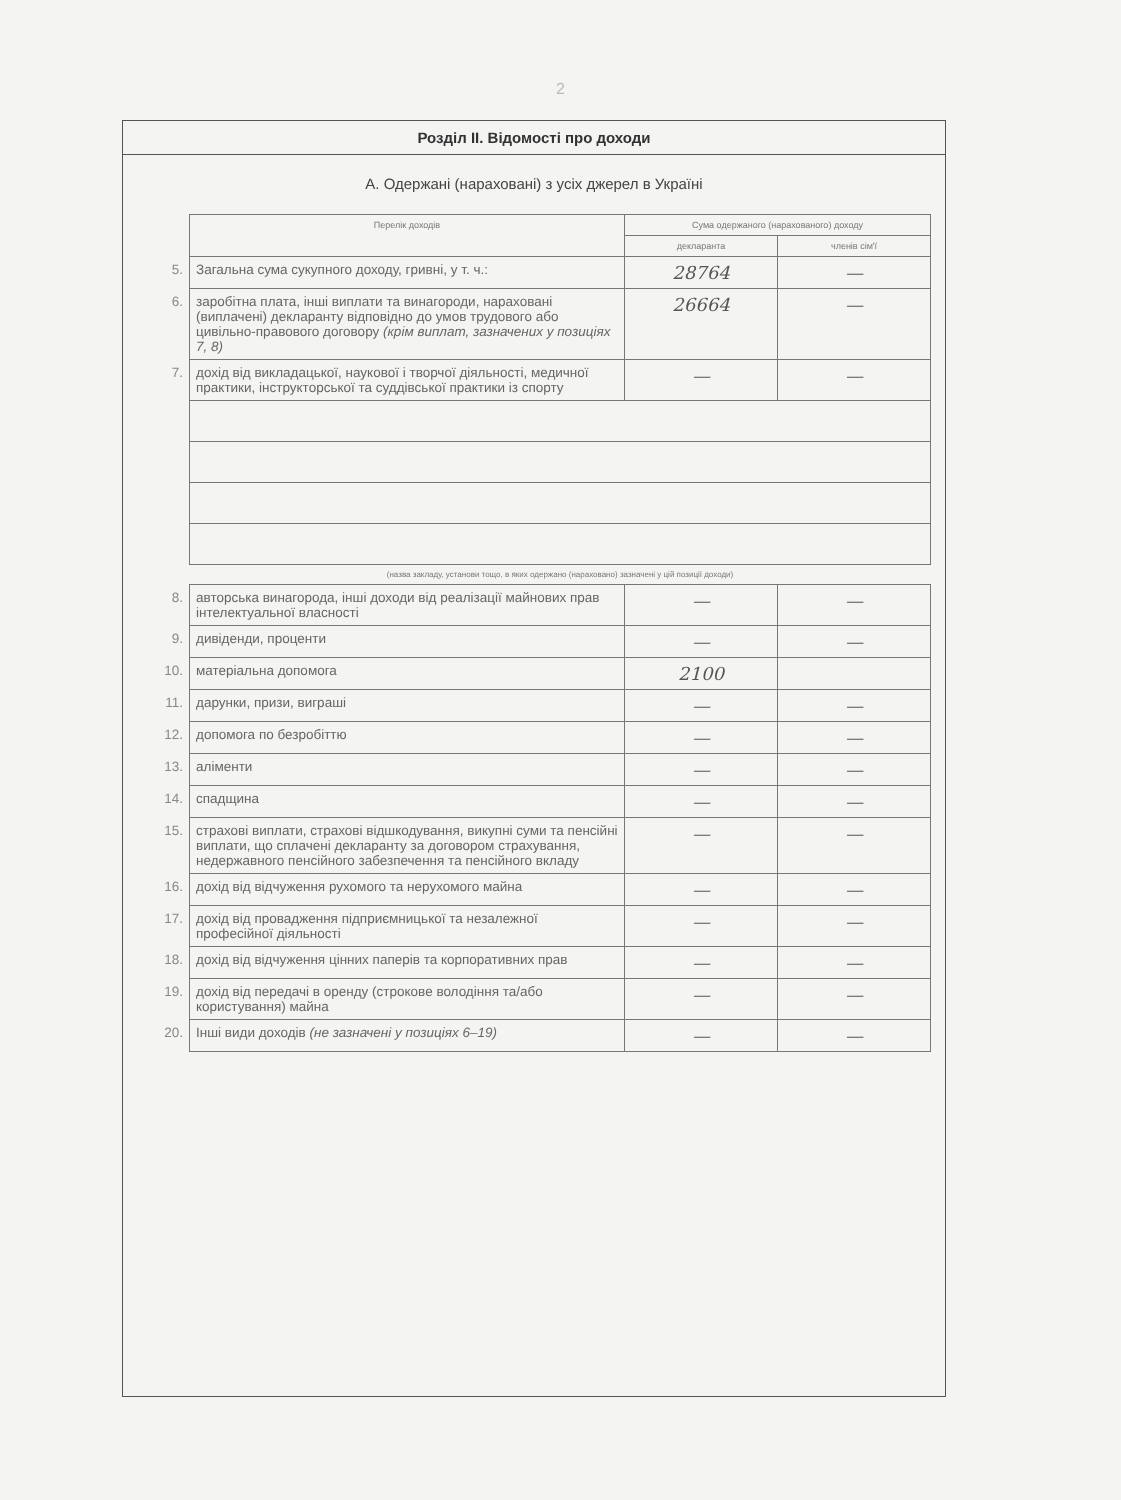2
Розділ II. Відомості про доходи
А. Одержані (нараховані) з усіх джерел в Україні
| | Перелік доходів | Сума одержаного (нарахованого) доходу | |
| | | декларанта | членів сім'ї |
| 5. | Загальна сума сукупного доходу, гривні, у т. ч.: | 28764 | — |
| 6. | заробітна плата, інші виплати та винагороди, нараховані (виплачені) декларанту відповідно до умов трудового або цивільно-правового договору (крім виплат, зазначених у позиціях 7, 8) | 26664 | — |
| 7. | дохід від викладацької, наукової і творчої діяльності, медичної практики, інструкторської та суддівської практики із спорту | — | — |
| | (назва закладу, установи тощо, в яких одержано (нараховано) зазначені у цій позиції доходи) | | |
| 8. | авторська винагорода, інші доходи від реалізації майнових прав інтелектуальної власності | — | — |
| 9. | дивіденди, проценти | — | — |
| 10. | матеріальна допомога | 2100 | |
| 11. | дарунки, призи, виграші | — | — |
| 12. | допомога по безробіттю | — | — |
| 13. | аліменти | — | — |
| 14. | спадщина | — | — |
| 15. | страхові виплати, страхові відшкодування, викупні суми та пенсійні виплати, що сплачені декларанту за договором страхування, недержавного пенсійного забезпечення та пенсійного вкладу | — | — |
| 16. | дохід від відчуження рухомого та нерухомого майна | — | — |
| 17. | дохід від провадження підприємницької та незалежної професійної діяльності | — | — |
| 18. | дохід від відчуження цінних паперів та корпоративних прав | — | — |
| 19. | дохід від передачі в оренду (строкове володіння та/або користування) майна | — | — |
| 20. | Інші види доходів (не зазначені у позиціях 6–19) | — | — |